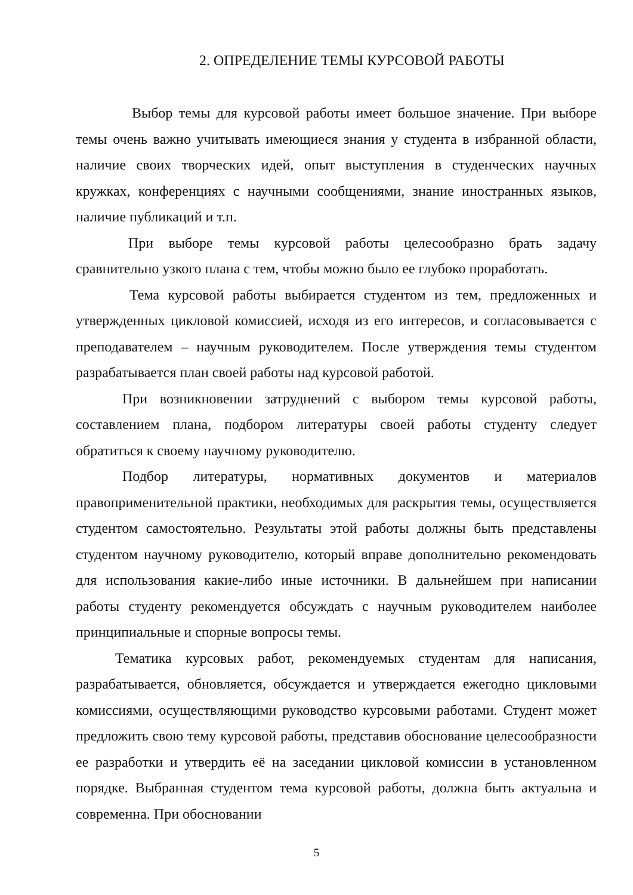2. ОПРЕДЕЛЕНИЕ ТЕМЫ КУРСОВОЙ РАБОТЫ
Выбор темы для курсовой работы имеет большое значение. При выборе темы очень важно учитывать имеющиеся знания у студента в избранной области, наличие своих творческих идей, опыт выступления в студенческих научных кружках, конференциях с научными сообщениями, знание иностранных языков, наличие публикаций и т.п.
При выборе темы курсовой работы целесообразно брать задачу сравнительно узкого плана с тем, чтобы можно было ее глубоко проработать.
Тема курсовой работы выбирается студентом из тем, предложенных и утвержденных цикловой комиссией, исходя из его интересов, и согласовывается с преподавателем – научным руководителем. После утверждения темы студентом разрабатывается план своей работы над курсовой работой.
При возникновении затруднений с выбором темы курсовой работы, составлением плана, подбором литературы своей работы студенту следует обратиться к своему научному руководителю.
Подбор литературы, нормативных документов и материалов правоприменительной практики, необходимых для раскрытия темы, осуществляется студентом самостоятельно. Результаты этой работы должны быть представлены студентом научному руководителю, который вправе дополнительно рекомендовать для использования какие-либо иные источники. В дальнейшем при написании работы студенту рекомендуется обсуждать с научным руководителем наиболее принципиальные и спорные вопросы темы.
Тематика курсовых работ, рекомендуемых студентам для написания, разрабатывается, обновляется, обсуждается и утверждается ежегодно цикловыми комиссиями, осуществляющими руководство курсовыми работами. Студент может предложить свою тему курсовой работы, представив обоснование целесообразности ее разработки и утвердить её на заседании цикловой комиссии в установленном порядке. Выбранная студентом тема курсовой работы, должна быть актуальна и современна. При обосновании
5